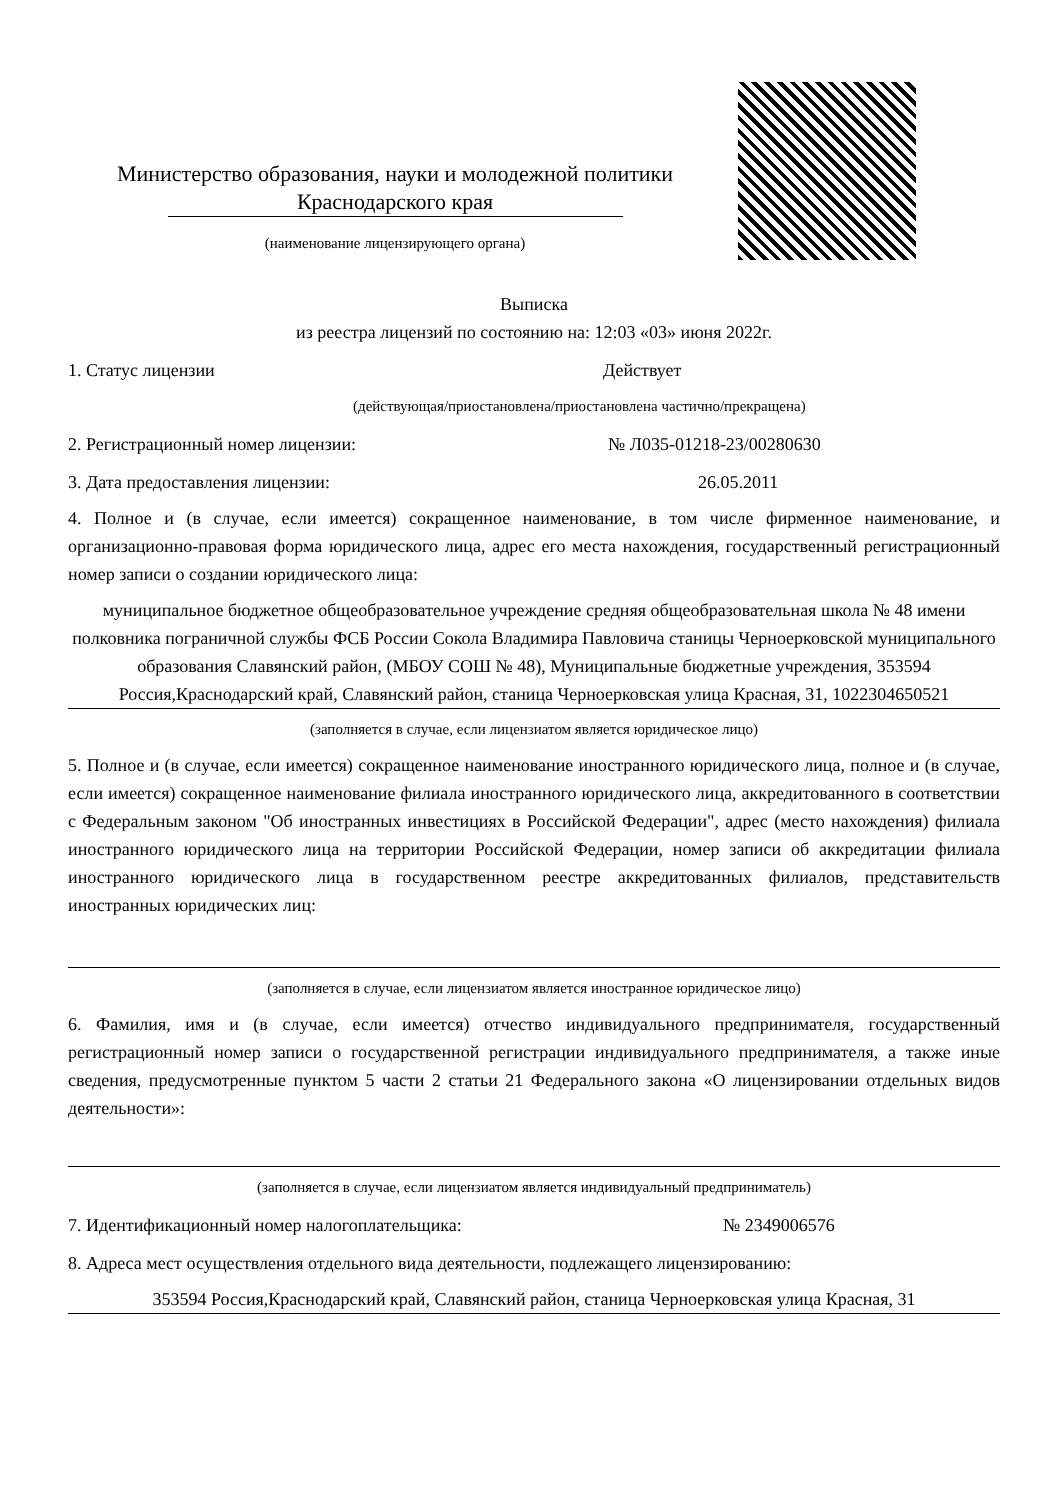Министерство образования, науки и молодежной политики
Краснодарского края
(наименование лицензирующего органа)
Выписка
из реестра лицензий по состоянию на: 12:03 «03» июня 2022г.
1. Статус лицензии Действует
(действующая/приостановлена/приостановлена частично/прекращена)
2. Регистрационный номер лицензии: № Л035-01218-23/00280630
3. Дата предоставления лицензии: 26.05.2011
4. Полное и (в случае, если имеется) сокращенное наименование, в том числе фирменное наименование, и организационно-правовая форма юридического лица, адрес его места нахождения, государственный регистрационный номер записи о создании юридического лица:
муниципальное бюджетное общеобразовательное учреждение средняя общеобразовательная школа № 48 имени полковника пограничной службы ФСБ России Сокола Владимира Павловича станицы Черноерковской муниципального образования Славянский район, (МБОУ СОШ № 48), Муниципальные бюджетные учреждения, 353594 Россия,Краснодарский край, Славянский район, станица Черноерковская улица Красная, 31, 1022304650521
(заполняется в случае, если лицензиатом является юридическое лицо)
5. Полное и (в случае, если имеется) сокращенное наименование иностранного юридического лица, полное и (в случае, если имеется) сокращенное наименование филиала иностранного юридического лица, аккредитованного в соответствии с Федеральным законом "Об иностранных инвестициях в Российской Федерации", адрес (место нахождения) филиала иностранного юридического лица на территории Российской Федерации, номер записи об аккредитации филиала иностранного юридического лица в государственном реестре аккредитованных филиалов, представительств иностранных юридических лиц:
(заполняется в случае, если лицензиатом является иностранное юридическое лицо)
6. Фамилия, имя и (в случае, если имеется) отчество индивидуального предпринимателя, государственный регистрационный номер записи о государственной регистрации индивидуального предпринимателя, а также иные сведения, предусмотренные пунктом 5 части 2 статьи 21 Федерального закона «О лицензировании отдельных видов деятельности»:
(заполняется в случае, если лицензиатом является индивидуальный предприниматель)
7. Идентификационный номер налогоплательщика: № 2349006576
8. Адреса мест осуществления отдельного вида деятельности, подлежащего лицензированию:
353594 Россия,Краснодарский край, Славянский район, станица Черноерковская улица Красная, 31